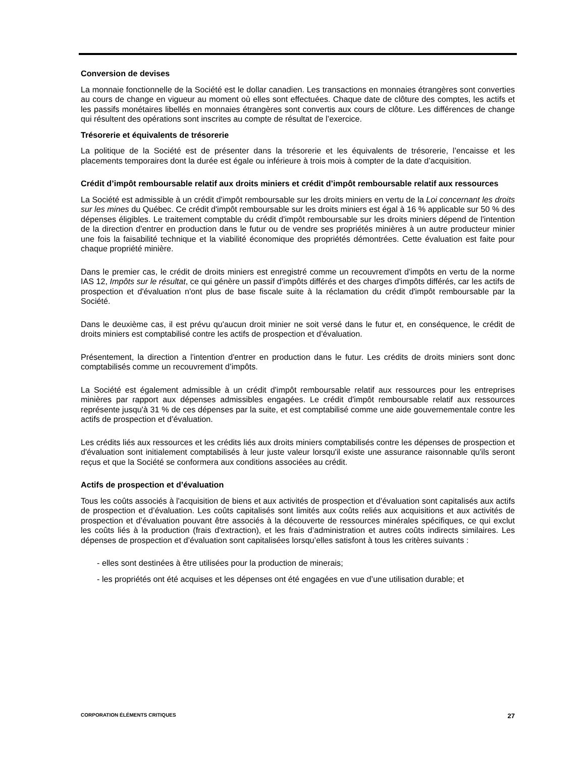Conversion de devises
La monnaie fonctionnelle de la Société est le dollar canadien. Les transactions en monnaies étrangères sont converties au cours de change en vigueur au moment où elles sont effectuées. Chaque date de clôture des comptes, les actifs et les passifs monétaires libellés en monnaies étrangères sont convertis aux cours de clôture. Les différences de change qui résultent des opérations sont inscrites au compte de résultat de l’exercice.
Trésorerie et équivalents de trésorerie
La politique de la Société est de présenter dans la trésorerie et les équivalents de trésorerie, l’encaisse et les placements temporaires dont la durée est égale ou inférieure à trois mois à compter de la date d’acquisition.
Crédit d’impôt remboursable relatif aux droits miniers et crédit d’impôt remboursable relatif aux ressources
La Société est admissible à un crédit d'impôt remboursable sur les droits miniers en vertu de la Loi concernant les droits sur les mines du Québec. Ce crédit d'impôt remboursable sur les droits miniers est égal à 16 % applicable sur 50 % des dépenses éligibles. Le traitement comptable du crédit d'impôt remboursable sur les droits miniers dépend de l'intention de la direction d'entrer en production dans le futur ou de vendre ses propriétés minières à un autre producteur minier une fois la faisabilité technique et la viabilité économique des propriétés démontrées. Cette évaluation est faite pour chaque propriété minière.
Dans le premier cas, le crédit de droits miniers est enregistré comme un recouvrement d'impôts en vertu de la norme IAS 12, Impôts sur le résultat, ce qui génère un passif d’impôts différés et des charges d'impôts différés, car les actifs de prospection et d'évaluation n'ont plus de base fiscale suite à la réclamation du crédit d'impôt remboursable par la Société.
Dans le deuxième cas, il est prévu qu'aucun droit minier ne soit versé dans le futur et, en conséquence, le crédit de droits miniers est comptabilisé contre les actifs de prospection et d’évaluation.
Présentement, la direction a l'intention d'entrer en production dans le futur. Les crédits de droits miniers sont donc comptabilisés comme un recouvrement d’impôts.
La Société est également admissible à un crédit d'impôt remboursable relatif aux ressources pour les entreprises minières par rapport aux dépenses admissibles engagées. Le crédit d'impôt remboursable relatif aux ressources représente jusqu'à 31 % de ces dépenses par la suite, et est comptabilisé comme une aide gouvernementale contre les actifs de prospection et d’évaluation.
Les crédits liés aux ressources et les crédits liés aux droits miniers comptabilisés contre les dépenses de prospection et d'évaluation sont initialement comptabilisés à leur juste valeur lorsqu'il existe une assurance raisonnable qu'ils seront reçus et que la Société se conformera aux conditions associées au crédit.
Actifs de prospection et d’évaluation
Tous les coûts associés à l'acquisition de biens et aux activités de prospection et d’évaluation sont capitalisés aux actifs de prospection et d’évaluation. Les coûts capitalisés sont limités aux coûts reliés aux acquisitions et aux activités de prospection et d’évaluation pouvant être associés à la découverte de ressources minérales spécifiques, ce qui exclut les coûts liés à la production (frais d'extraction), et les frais d’administration et autres coûts indirects similaires. Les dépenses de prospection et d’évaluation sont capitalisées lorsqu’elles satisfont à tous les critères suivants :
- elles sont destinées à être utilisées pour la production de minerais;
- les propriétés ont été acquises et les dépenses ont été engagées en vue d’une utilisation durable; et
CORPORATION ÉLÉMENTS CRITIQUES 27